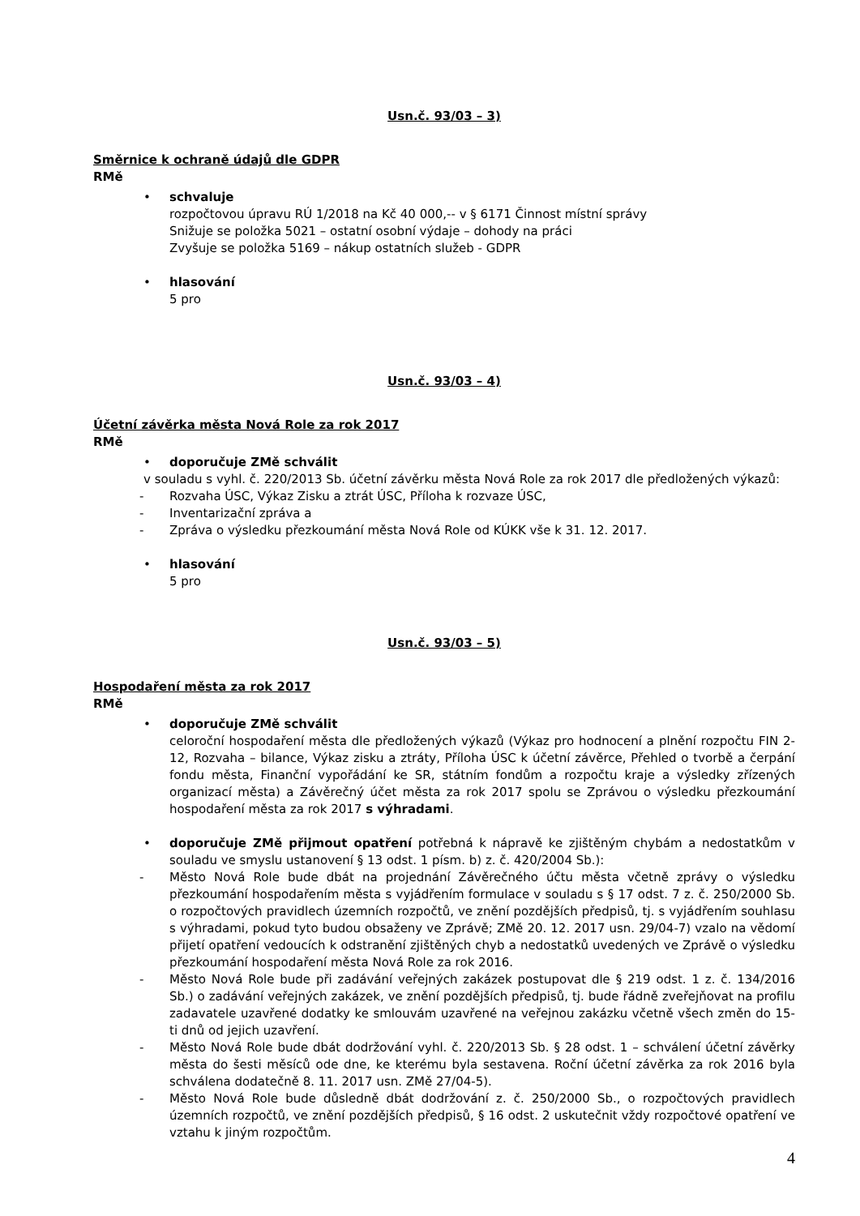Usn.č. 93/03 – 3)
Směrnice k ochraně údajů dle GDPR
RMě
• schvaluje
rozpočtovou úpravu RÚ 1/2018 na Kč 40 000,-- v § 6171 Činnost místní správy
Snižuje se položka 5021 – ostatní osobní výdaje – dohody na práci
Zvyšuje se položka 5169 – nákup ostatních služeb - GDPR
• hlasování
5 pro
Usn.č. 93/03 – 4)
Účetní závěrka města Nová Role za rok 2017
RMě
• doporučuje ZMě schválit
v souladu s vyhl. č. 220/2013 Sb. účetní závěrku města Nová Role za rok 2017 dle předložených výkazů:
- Rozvaha ÚSC, Výkaz Zisku a ztrát ÚSC, Příloha k rozvaze ÚSC,
- Inventarizační zpráva a
- Zpráva o výsledku přezkoumání města Nová Role od KÚKK vše k 31. 12. 2017.
• hlasování
5 pro
Usn.č. 93/03 – 5)
Hospodaření města za rok 2017
RMě
• doporučuje ZMě schválit
celoroční hospodaření města dle předložených výkazů (Výkaz pro hodnocení a plnění rozpočtu FIN 2-12, Rozvaha – bilance, Výkaz zisku a ztráty, Příloha ÚSC k účetní závěrce, Přehled o tvorbě a čerpání fondu města, Finanční vypořádání ke SR, státním fondům a rozpočtu kraje a výsledky zřízených organizací města) a Závěrečný účet města za rok 2017 spolu se Zprávou o výsledku přezkoumání hospodaření města za rok 2017 s výhradami.
• doporučuje ZMě přijmout opatření potřebná k nápravě ke zjištěným chybám a nedostatkům v souladu ve smyslu ustanovení § 13 odst. 1 písm. b) z. č. 420/2004 Sb.):
- Město Nová Role bude dbát na projednání Závěrečného účtu města včetně zprávy o výsledku přezkoumání hospodařením města s vyjádřením formulace v souladu s § 17 odst. 7 z. č. 250/2000 Sb. o rozpočtových pravidlech územních rozpočtů, ve znění pozdějších předpisů, tj. s vyjádřením souhlasu s výhradami, pokud tyto budou obsaženy ve Zprávě; ZMě 20. 12. 2017 usn. 29/04-7) vzalo na vědomí přijetí opatření vedoucích k odstranění zjištěných chyb a nedostatků uvedených ve Zprávě o výsledku přezkoumání hospodaření města Nová Role za rok 2016.
- Město Nová Role bude při zadávání veřejných zakázek postupovat dle § 219 odst. 1 z. č. 134/2016 Sb.) o zadávání veřejných zakázek, ve znění pozdějších předpisů, tj. bude řádně zveřejňovat na profilu zadavatele uzavřené dodatky ke smlouvám uzavřené na veřejnou zakázku včetně všech změn do 15-ti dnů od jejich uzavření.
- Město Nová Role bude dbát dodržování vyhl. č. 220/2013 Sb. § 28 odst. 1 – schválení účetní závěrky města do šesti měsíců ode dne, ke kterému byla sestavena. Roční účetní závěrka za rok 2016 byla schválena dodatečně 8. 11. 2017 usn. ZMě 27/04-5).
- Město Nová Role bude důsledně dbát dodržování z. č. 250/2000 Sb., o rozpočtových pravidlech územních rozpočtů, ve znění pozdějších předpisů, § 16 odst. 2 uskutečnit vždy rozpočtové opatření ve vztahu k jiným rozpočtům.
4